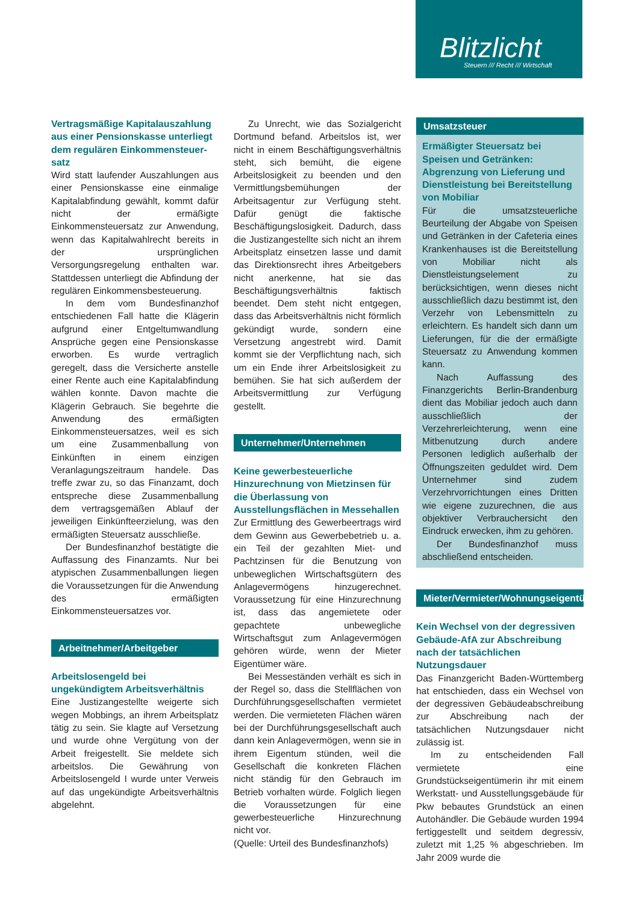Blitzlicht
Steuern /// Recht /// Wirtschaft
Vertragsmäßige Kapitalauszahlung aus einer Pensionskasse unterliegt dem regulären Einkommensteuer­satz
Wird statt laufender Auszahlungen aus einer Pensionskasse eine einmalige Kapitalabfindung gewählt, kommt dafür nicht der ermäßigte Einkommensteuersatz zur Anwendung, wenn das Kapitalwahlrecht bereits in der ursprünglichen Versorgungsregelung enthalten war. Stattdessen unterliegt die Abfindung der regulären Einkommensbesteuerung.
In dem vom Bundesfinanzhof entschiedenen Fall hatte die Klägerin aufgrund einer Entgeltumwandlung Ansprüche gegen eine Pensionskasse erworben. Es wurde vertraglich geregelt, dass die Versicherte anstelle einer Rente auch eine Kapitalabfindung wählen konnte. Davon machte die Klägerin Gebrauch. Sie begehrte die Anwendung des ermäßigten Einkommensteuersatzes, weil es sich um eine Zusammenballung von Einkünften in einem einzigen Veranlagungszeitraum handele. Das treffe zwar zu, so das Finanzamt, doch entspreche diese Zusammenballung dem vertragsgemäßen Ablauf der jeweiligen Einkünfteerzielung, was den ermäßigten Steuersatz ausschließe.
Der Bundesfinanzhof bestätigte die Auffassung des Finanzamts. Nur bei atypischen Zusammenballungen liegen die Voraussetzungen für die Anwendung des ermäßigten Einkommensteuersatzes vor.
Arbeitnehmer/Arbeitgeber
Arbeitslosengeld bei ungekündigtem Arbeitsverhältnis
Eine Justizangestellte weigerte sich wegen Mobbings, an ihrem Arbeitsplatz tätig zu sein. Sie klagte auf Versetzung und wurde ohne Vergütung von der Arbeit freigestellt. Sie meldete sich arbeitslos. Die Gewährung von Arbeitslosengeld I wurde unter Verweis auf das ungekündigte Arbeitsverhältnis abgelehnt.
Zu Unrecht, wie das Sozialgericht Dortmund befand. Arbeitslos ist, wer nicht in einem Beschäftigungsverhältnis steht, sich bemüht, die eigene Arbeitslosigkeit zu beenden und den Vermittlungsbemühungen der Arbeitsagentur zur Verfügung steht. Dafür genügt die faktische Beschäftigungslosigkeit. Dadurch, dass die Justizangestellte sich nicht an ihrem Arbeitsplatz einsetzen lasse und damit das Direktionsrecht ihres Arbeitgebers nicht anerkenne, hat sie das Beschäftigungsverhältnis faktisch beendet. Dem steht nicht entgegen, dass das Arbeitsverhältnis nicht förmlich gekündigt wurde, sondern eine Versetzung angestrebt wird. Damit kommt sie der Verpflichtung nach, sich um ein Ende ihrer Arbeitslosigkeit zu bemühen. Sie hat sich außerdem der Arbeitsvermittlung zur Verfügung gestellt.
Unternehmer/Unternehmen
Keine gewerbesteuerliche Hinzurechnung von Mietzinsen für die Überlassung von Ausstellungsflächen in Messehallen
Zur Ermittlung des Gewerbeertrags wird dem Gewinn aus Gewerbebetrieb u. a. ein Teil der gezahlten Miet- und Pachtzinsen für die Benutzung von unbeweglichen Wirtschaftsgütern des Anlagevermögens hinzugerechnet. Voraussetzung für eine Hinzurechnung ist, dass das angemietete oder gepachtete unbewegliche Wirtschaftsgut zum Anlagevermögen gehören würde, wenn der Mieter Eigentümer wäre.
Bei Messeständen verhält es sich in der Regel so, dass die Stellflächen von Durchführungsgesellschaften vermietet werden. Die vermieteten Flächen wären bei der Durchführungsgesellschaft auch dann kein Anlagevermögen, wenn sie in ihrem Eigentum stünden, weil die Gesellschaft die konkreten Flächen nicht ständig für den Gebrauch im Betrieb vorhalten würde. Folglich liegen die Voraussetzungen für eine gewerbesteuerliche Hinzurechnung nicht vor.
(Quelle: Urteil des Bundesfinanzhofs)
Umsatzsteuer
Ermäßigter Steuersatz bei Speisen und Getränken: Abgrenzung von Lieferung und Dienstleistung bei Bereitstellung von Mobiliar
Für die umsatzsteuerliche Beurteilung der Abgabe von Speisen und Getränken in der Cafeteria eines Krankenhauses ist die Bereitstellung von Mobiliar nicht als Dienstleistungselement zu berücksichtigen, wenn dieses nicht ausschließlich dazu bestimmt ist, den Verzehr von Lebensmitteln zu erleichtern. Es handelt sich dann um Lieferungen, für die der ermäßigte Steuersatz zu Anwendung kommen kann.
Nach Auffassung des Finanzgerichts Berlin-Brandenburg dient das Mobiliar jedoch auch dann ausschließlich der Verzehrerleichterung, wenn eine Mitbenutzung durch andere Personen lediglich außerhalb der Öffnungszeiten geduldet wird. Dem Unternehmer sind zudem Verzehrvorrichtungen eines Dritten wie eigene zuzurechnen, die aus objektiver Verbrauchersicht den Eindruck erwecken, ihm zu gehören.
Der Bundesfinanzhof muss abschließend entscheiden.
Mieter/Vermieter/Wohnungseigentümer
Kein Wechsel von der degressiven Gebäude-AfA zur Abschreibung nach der tatsächlichen Nutzungsdauer
Das Finanzgericht Baden-Württemberg hat entschieden, dass ein Wechsel von der degressiven Gebäudeabschreibung zur Abschreibung nach der tatsächlichen Nutzungsdauer nicht zulässig ist.
Im zu entscheidenden Fall vermietete eine Grundstückseigentümerin ihr mit einem Werkstatt- und Ausstellungsgebäude für Pkw bebautes Grundstück an einen Autohändler. Die Gebäude wurden 1994 fertiggestellt und seitdem degressiv, zuletzt mit 1,25 % abgeschrieben. Im Jahr 2009 wurde die